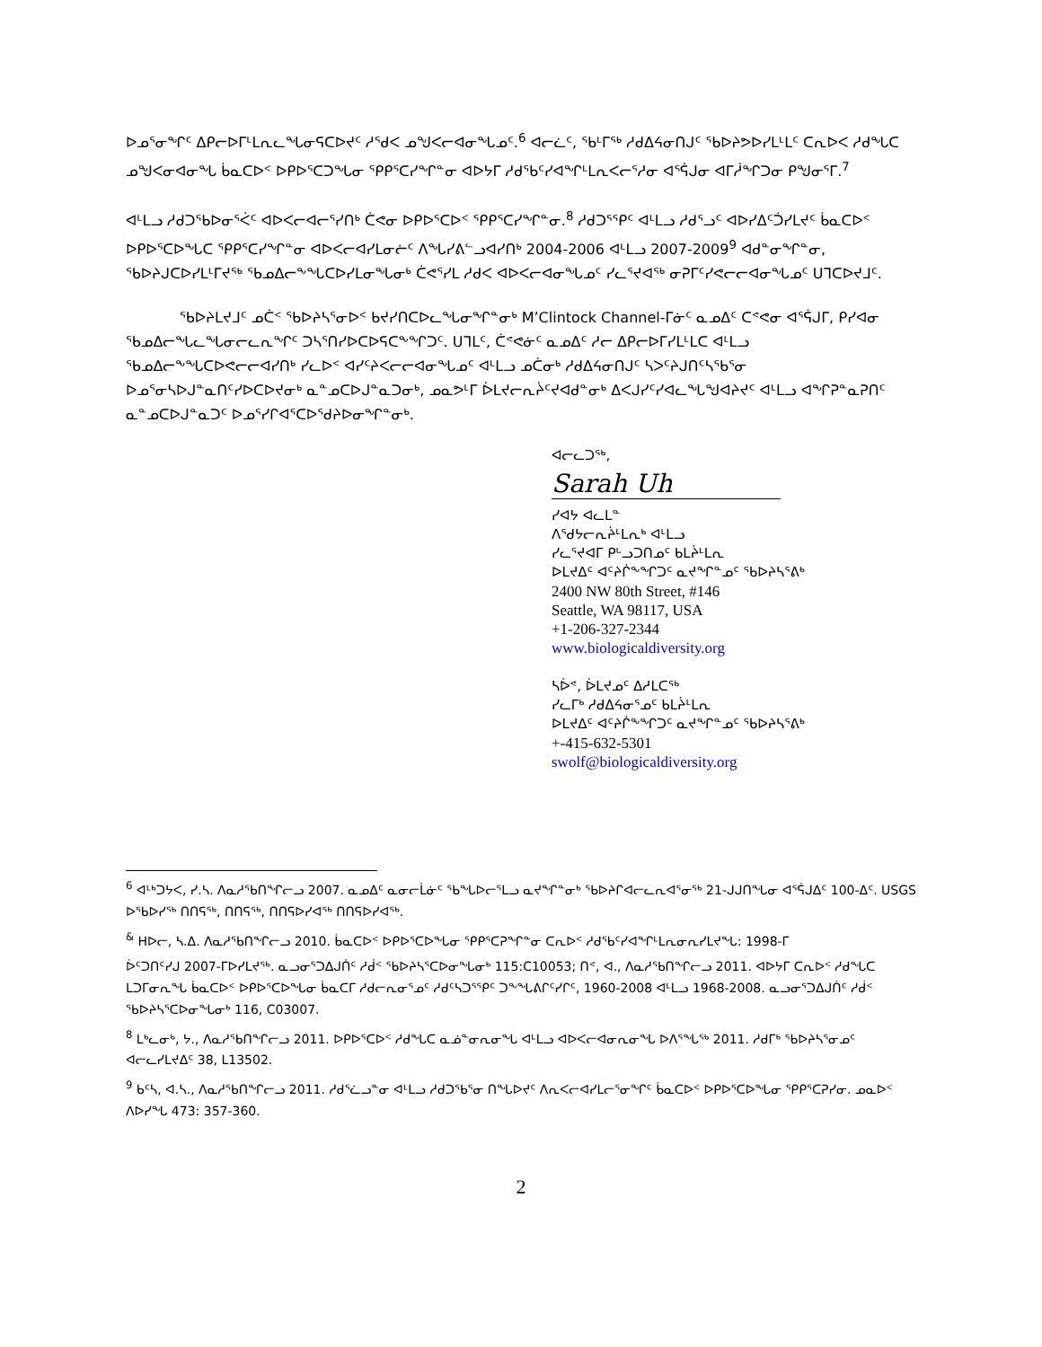ᐅᓄᕐᓂᖏᑦ ᐃᑭᓕᐅᒥᒻᒪᕆᓚᖓᓂᕋᑕᐅᔪᑦ ᓱᖁᐸ ᓄᖑᐸᓕᐊᓂᖓᓄᑦ.<sup>6</sup> ᐊᓕᓛᑦ, ᖃᒻᒥᖅ ᓱᑯᐃᔦᓂᑎᒍᑦ ᖃᐅᔨᕗᐅᓯᒪᒻᒪᑦ ᑕᕆᐅᐸ ᓱᑯᖓᑕ ᓄᖑᐸᓂᐊᓂᖓ ᑳᓇᑕᐅᑉ ᐅᑭᐅᕐᑕᑐᖓᓂ ᕿᑭᕐᑕᓯᖏᓐᓂ ᐊᐅᔭᒥ ᓱᑯᖃᑦᓯᐊᖏᒻᒪᕆᐸᓕᕐᓱᓂ ᐊᕐᕌᒍᓂ ᐊᒥᓲᖏᑐᓂ ᑭᖑᓂᕐᒥ.<sup>7</sup>
ᐊᒻᒪᓗ ᓱᑯᑐᖃᐅᓂᕐᐹᑦ ᐊᐅᐸᓕᐊᓕᕐᓯᑎᒃ ᑖᕙᓂ ᐅᑭᐅᕐᑕᐅᑉ ᕿᑭᕐᑕᓯᖏᓐᓂ.<sup>8</sup> ᓱᑯᑐᕐᕿᑦ ᐊᒻᒪᓗ ᓱᑯᕐᓗᑦ ᐊᐅᓯᐃᑦᑑᓯᒪᔪᑦ ᑳᓇᑕᐅᑉ ᐅᑭᐅᕐᑕᐅᖓᑕ ᕿᑭᕐᑕᓯᖏᓐᓂ ᐊᐅᐸᓕᐊᓯᒪᓂᓖᑦ ᐱᖓᓯᕕᓪᓗᐊᓯᑎᒃ 2004-2006 ᐊᒻᒪᓗ 2007-2009<sup>9</sup> ᐊᑯᓐᓂᖏᓐᓂ, ᖃᐅᔨᒍᑕᐅᓯᒪᒻᒥᔪᖅ ᖃᓄᐃᓕᖕᖓᑕᐅᓯᒪᓂᖓᓂᒃ ᑖᕙᕐᓯᒪ ᓱᑯᐸ ᐊᐅᐸᓕᐊᓂᖓᓄᑦ ᓯᓚᕐᔪᐊᖅ ᓂᕈᒥᑦᓯᕙᓕᓕᐊᓂᖓᓄᑦ ᑌᒣᑕᐅᔪᒧᑦ.
ᖃᐅᔨᒪᔪᒧᑦ ᓄᑖᑉ ᖃᐅᔨᓴᕐᓂᐅᑉ ᑲᔪᓯᑎᑕᐅᓚᖓᓂᖏᓐᓂᒃ M’Clintock Channel-ᒥᓃᑦ ᓇᓄᐃᑦ ᑕᕝᕙᓂ ᐊᕐᕌᒍᒥ, ᑭᓯᐊᓂ ᖃᓄᐃᓕᖓᓚᖓᓂᓕᓚᕆᖏᑦ ᑐᓴᕐᑎᓯᐅᑕᐅᕋᑕᖕᖏᑐᑦ. ᑌᒣᒪᑦ, ᑖᕝᕙᓃᑦ ᓇᓄᐃᑦ ᓱᓕ ᐃᑭᓕᐅᒥᓯᒪᒻᒪᑕ ᐊᒻᒪᓗ ᖃᓄᐃᓕᖕᖓᑕᐅᕙᓕᓕᐊᓯᑎᒃ ᓯᓚᐅᑉ ᐊᓯᑦᔨᐸᓕᓕᐊᓂᖓᓄᑦ ᐊᒻᒪᓗ ᓄᑖᓂᒃ ᓱᑯᐃᔦᓂᑎᒍᑦ ᓴᐳᑦᔨᒍᑎᑦᓴᖃᕐᓂ ᐅᓄᕐᓂᓴᐅᒍᓐᓇᑎᑦᓯᐅᑕᐅᔪᓂᒃ ᓇᓐᓄᑕᐅᒍᓐᓇᑐᓂᒃ, ᓄᓇᕗᒻᒥ ᐆᒪᔪᓕᕆᔩᑦᔪᐊᑯᓐᓂᒃ ᐃᐸᒍᓯᑦᓯᐊᓚᖓᖑᐊᔨᔪᑦ ᐊᒻᒪᓗ ᐊᖏᕈᓐᓇᕈᑎᑦ ᓇᓐᓄᑕᐅᒍᓐᓇᑐᑦ ᐅᓄᕐᓯᒋᐊᕐᑕᐅᖁᔨᐅᓂᖏᓐᓂᒃ.
ᐊᓕᓚᑐᖅ,
Sarah Uh
ᓯᐊᔭ ᐊᓚᒪᓐ
ᐱᕐᑯᔭᓕᕆᔩᒻᒪᕆᒃ ᐊᒻᒪᓗ
ᓯᓚᕐᔪᐊᒥ ᑭᒡᓗᑐᑎᓄᑦ ᑲᒪᔩᒻᒪᕆ
ᐅᒪᔪᐃᑦ ᐊᑦᔨᒌᖕᖏᑐᑦ ᓇᔪᖏᓐᓄᑦ ᖃᐅᔨᓴᕐᕕᒃ
2400 NW 80th Street, #146
Seattle, WA 98117, USA
+1-206-327-2344
www.biologicaldiversity.org
ᓴᐆᕝ, ᐆᒪᔪᓄᑦ ᐃᓱᒪᑕᖅ
ᓯᓚᒥᒃ ᓱᑯᐃᔦᓂᕐᓄᑦ ᑲᒪᔩᒻᒪᕆ
ᐅᒪᔪᐃᑦ ᐊᑦᔨᒌᖕᖏᑐᑦ ᓇᔪᖏᓐᓄᑦ ᖃᐅᔨᓴᕐᕕᒃ
+-415-632-5301
swolf@biologicaldiversity.org
<sup>6</sup> ᐊᒻᒃᑐᔭᐸ, ᓯ.ᓴ. ᐱᓇᓱᖃᑎᖏᓕᓗ 2007. ᓇᓄᐃᑦ ᓇᓂᓕᒫᓃᑦ ᖃᖓᐅᓕᕐᒪᓗ ᓇᔪᖏᓐᓂᒃ ᖃᐅᔨᒋᐊᓕᓚᕆᐊᕐᓂᖅ 21-ᒍᒍᑎᖓᓂ ᐊᕐᕌᒍᐃᑦ 100-ᐃᑦ. USGS ᐅᖃᐅᓯᖅ ᑎᑎᕋᖅ, ᑎᑎᕋᖅ, ᑎᑎᕋᐅᓯᐊᖅ ᑎᑎᕋᐅᓯᐊᖅ.
<sup>&</sup> ᕼᐅᓕ, ᓴ.ᐃ. ᐱᓇᓱᖃᑎᖏᓕᓗ 2010. ᑳᓇᑕᐅᑉ ᐅᑭᐅᕐᑕᐅᖓᓂ ᕿᑭᕐᑕᕈᖏᓐᓂ ᑕᕆᐅᑉ ᓱᑯᖃᑦᓯᐊᖏᒻᒪᕆᓂᕆᓯᒪᔪᖓ: 1998-ᒥ
ᐆᑦᑐᑎᑦᓯᒍ 2007-ᒥᐅᓯᒪᔪᖅ. ᓇᓗᓂᕐᑐᐃᒍᑏᑦ ᓱᑰᑉ ᖃᐅᔨᓴᕐᑕᐅᓂᖓᓂᒃ 115:C10053; ᑎᕝ, ᐊ., ᐱᓇᓱᖃᑎᖏᓕᓗ 2011. ᐊᐅᔭᒥ ᑕᕆᐅᑉ ᓱᑯᖓᑕ ᒪᑐᒥᓂᕆᖓ ᑳᓇᑕᐅᑉ ᐅᑭᐅᕐᑕᐅᖓᓂ ᑳᓇᑕᒥ ᓱᑯᓕᕆᓂᕐᓄᑦ ᓱᑯᑦᓴᑐᕐᕿᑦ ᑐᖕᖓᕕᒋᑦᓯᒋᑦ, 1960-2008 ᐊᒻᒪᓗ 1968-2008. ᓇᓗᓂᕐᑐᐃᒍᑏᑦ ᓱᑰᑉ ᖃᐅᔨᓴᕐᑕᐅᓂᖓᓂᒃ 116, C03007.
<sup>8</sup> ᒪᒃᓚᓂᒃ, ᔭ., ᐱᓇᓱᖃᑎᖏᓕᓗ 2011. ᐅᑭᐅᕐᑕᐅᑉ ᓱᑯᖓᑕ ᓇᓅᓐᓂᕆᓂᖓ ᐊᒻᒪᓗ ᐊᐅᐸᓕᐊᓂᕆᓂᖓ ᐅᐱᕐᖓᖅ 2011. ᓱᑯᒥᒃ ᖃᐅᔨᓴᕐᓂᓄᑦ ᐊᓕᓚᓯᒪᔪᐃᑦ 38, L13502.
<sup>9</sup> ᑲᑦᓴ, ᐊ.ᓴ., ᐱᓇᓱᖃᑎᖏᓕᓗ 2011. ᓱᑯᕐᓛᓗᓐᓂ ᐊᒻᒪᓗ ᓱᑯᑐᖃᕐᓂ ᑎᖓᐅᔪᑦ ᐱᕆᐸᓕᐊᓯᒪᓕᕐᓂᖏᑦ ᑳᓇᑕᐅᑉ ᐅᑭᐅᕐᑕᐅᖓᓂ ᕿᑭᕐᑕᕈᓯᓂ. ᓄᓇᐅᑉ ᐱᐅᓯᖓ 473: 357-360.
2